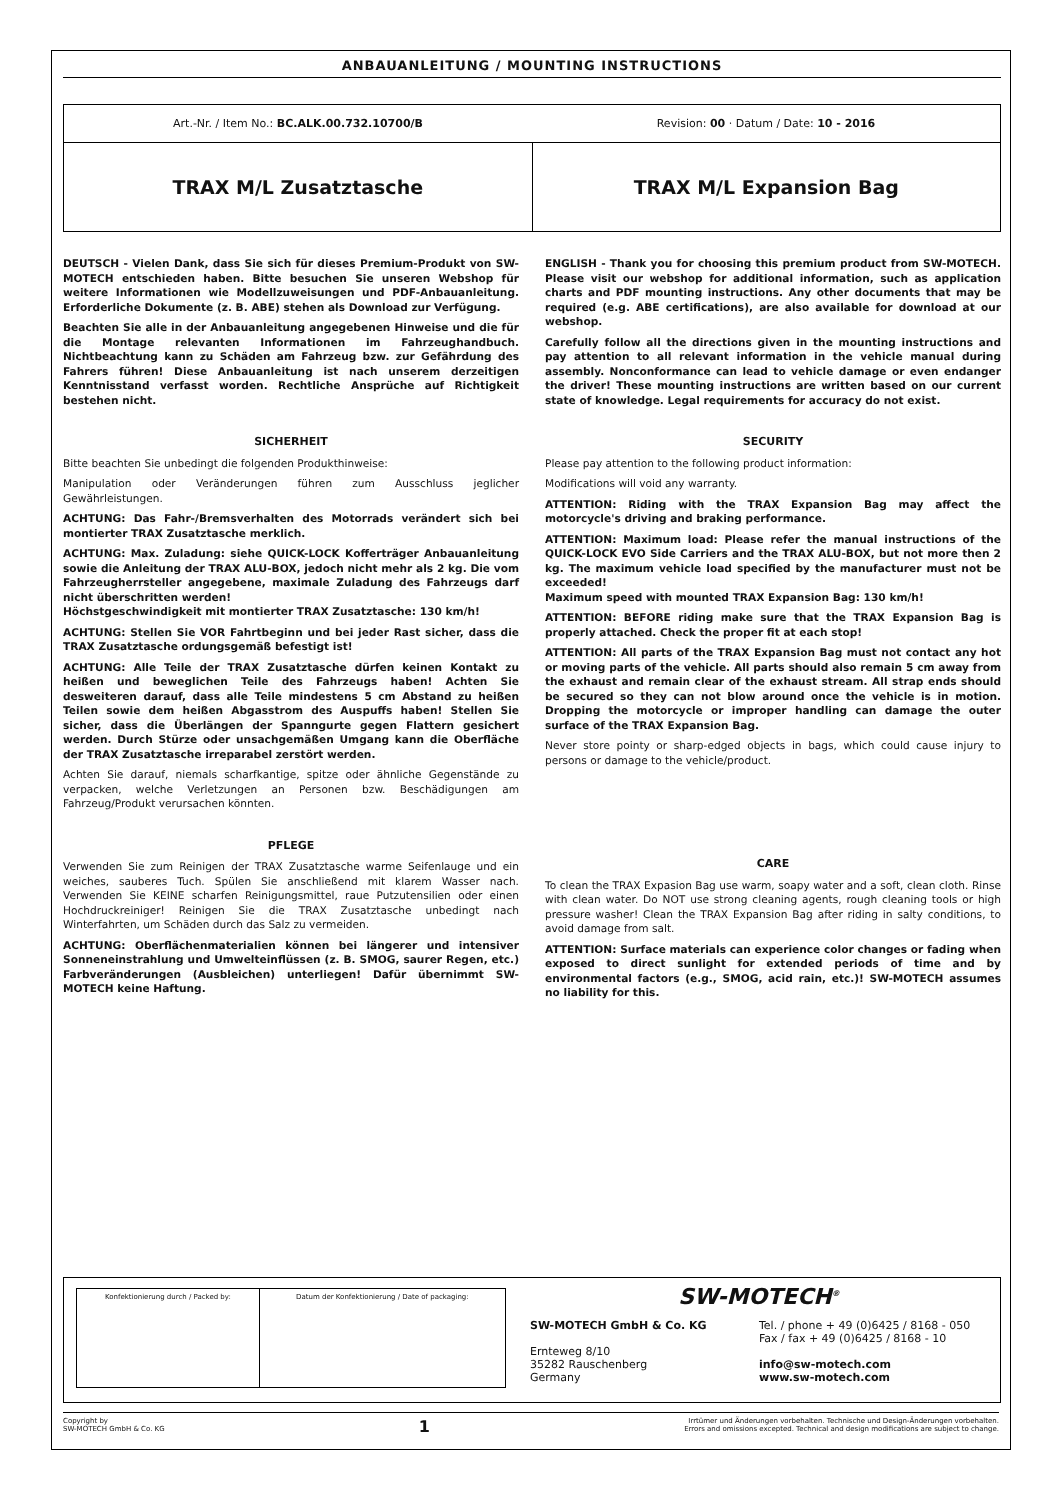ANBAUANLEITUNG / MOUNTING INSTRUCTIONS
Art.-Nr. / Item No.: BC.ALK.00.732.10700/B
Revision: 00 · Datum / Date: 10 - 2016
TRAX M/L Zusatztasche TRAX M/L Expansion Bag
DEUTSCH - Vielen Dank, dass Sie sich für dieses Premium-Produkt von SW-MOTECH entschieden haben. Bitte besuchen Sie unseren Webshop für weitere Informationen wie Modellzuweisungen und PDF-Anbauanleitung. Erforderliche Dokumente (z. B. ABE) stehen als Download zur Verfügung.
Beachten Sie alle in der Anbauanleitung angegebenen Hinweise und die für die Montage relevanten Informationen im Fahrzeughandbuch. Nichtbeachtung kann zu Schäden am Fahrzeug bzw. zur Gefährdung des Fahrers führen! Diese Anbauanleitung ist nach unserem derzeitigen Kenntnisstand verfasst worden. Rechtliche Ansprüche auf Richtigkeit bestehen nicht.
SICHERHEIT
Bitte beachten Sie unbedingt die folgenden Produkthinweise:
Manipulation oder Veränderungen führen zum Ausschluss jeglicher Gewährleistungen.
ACHTUNG: Das Fahr-/Bremsverhalten des Motorrads verändert sich bei montierter TRAX Zusatztasche merklich.
ACHTUNG: Max. Zuladung: siehe QUICK-LOCK Kofferträger Anbauanleitung sowie die Anleitung der TRAX ALU-BOX, jedoch nicht mehr als 2 kg. Die vom Fahrzeugherrsteller angegebene, maximale Zuladung des Fahrzeugs darf nicht überschritten werden!
Höchstgeschwindigkeit mit montierter TRAX Zusatztasche: 130 km/h!
ACHTUNG: Stellen Sie VOR Fahrtbeginn und bei jeder Rast sicher, dass die TRAX Zusatztasche ordungsgemäß befestigt ist!
ACHTUNG: Alle Teile der TRAX Zusatztasche dürfen keinen Kontakt zu heißen und beweglichen Teile des Fahrzeugs haben! Achten Sie desweiteren darauf, dass alle Teile mindestens 5 cm Abstand zu heißen Teilen sowie dem heißen Abgasstrom des Auspuffs haben! Stellen Sie sicher, dass die Überlängen der Spanngurte gegen Flattern gesichert werden. Durch Stürze oder unsachgemäßen Umgang kann die Oberfläche der TRAX Zusatztasche irreparabel zerstört werden.
Achten Sie darauf, niemals scharfkantige, spitze oder ähnliche Gegenstände zu verpacken, welche Verletzungen an Personen bzw. Beschädigungen am Fahrzeug/Produkt verursachen könnten.
PFLEGE
Verwenden Sie zum Reinigen der TRAX Zusatztasche warme Seifenlauge und ein weiches, sauberes Tuch. Spülen Sie anschließend mit klarem Wasser nach. Verwenden Sie KEINE scharfen Reinigungsmittel, raue Putzutensilien oder einen Hochdruckreiniger! Reinigen Sie die TRAX Zusatztasche unbedingt nach Winterfahrten, um Schäden durch das Salz zu vermeiden.
ACHTUNG: Oberflächenmaterialien können bei längerer und intensiver Sonneneinstrahlung und Umwelteinflüssen (z. B. SMOG, saurer Regen, etc.) Farbveränderungen (Ausbleichen) unterliegen! Dafür übernimmt SW-MOTECH keine Haftung.
ENGLISH - Thank you for choosing this premium product from SW-MOTECH. Please visit our webshop for additional information, such as application charts and PDF mounting instructions. Any other documents that may be required (e.g. ABE certifications), are also available for download at our webshop.
Carefully follow all the directions given in the mounting instructions and pay attention to all relevant information in the vehicle manual during assembly. Nonconformance can lead to vehicle damage or even endanger the driver! These mounting instructions are written based on our current state of knowledge. Legal requirements for accuracy do not exist.
SECURITY
Please pay attention to the following product information:
Modifications will void any warranty.
ATTENTION: Riding with the TRAX Expansion Bag may affect the motorcycle's driving and braking performance.
ATTENTION: Maximum load: Please refer the manual instructions of the QUICK-LOCK EVO Side Carriers and the TRAX ALU-BOX, but not more then 2 kg. The maximum vehicle load specified by the manufacturer must not be exceeded!
Maximum speed with mounted TRAX Expansion Bag: 130 km/h!
ATTENTION: BEFORE riding make sure that the TRAX Expansion Bag is properly attached. Check the proper fit at each stop!
ATTENTION: All parts of the TRAX Expansion Bag must not contact any hot or moving parts of the vehicle. All parts should also remain 5 cm away from the exhaust and remain clear of the exhaust stream. All strap ends should be secured so they can not blow around once the vehicle is in motion. Dropping the motorcycle or improper handling can damage the outer surface of the TRAX Expansion Bag.
Never store pointy or sharp-edged objects in bags, which could cause injury to persons or damage to the vehicle/product.
CARE
To clean the TRAX Expasion Bag use warm, soapy water and a soft, clean cloth. Rinse with clean water. Do NOT use strong cleaning agents, rough cleaning tools or high pressure washer! Clean the TRAX Expansion Bag after riding in salty conditions, to avoid damage from salt.
ATTENTION: Surface materials can experience color changes or fading when exposed to direct sunlight for extended periods of time and by environmental factors (e.g., SMOG, acid rain, etc.)! SW-MOTECH assumes no liability for this.
| Konfektionierung durch / Packed by: | Datum der Konfektionierung / Date of packaging: |
SW-MOTECH<sup>®</sup>
SW-MOTECH GmbH & Co. KG
Ernteweg 8/10
35282 Rauschenberg
Germany
Tel. / phone + 49 (0)6425 / 8168 - 050
Fax / fax + 49 (0)6425 / 8168 - 10
info@sw-motech.com
www.sw-motech.com
Copyright by
SW-MOTECH GmbH & Co. KG
1
Irrtümer und Änderungen vorbehalten. Technische und Design-Änderungen vorbehalten.
Errors and omissions excepted. Technical and design modifications are subject to change.